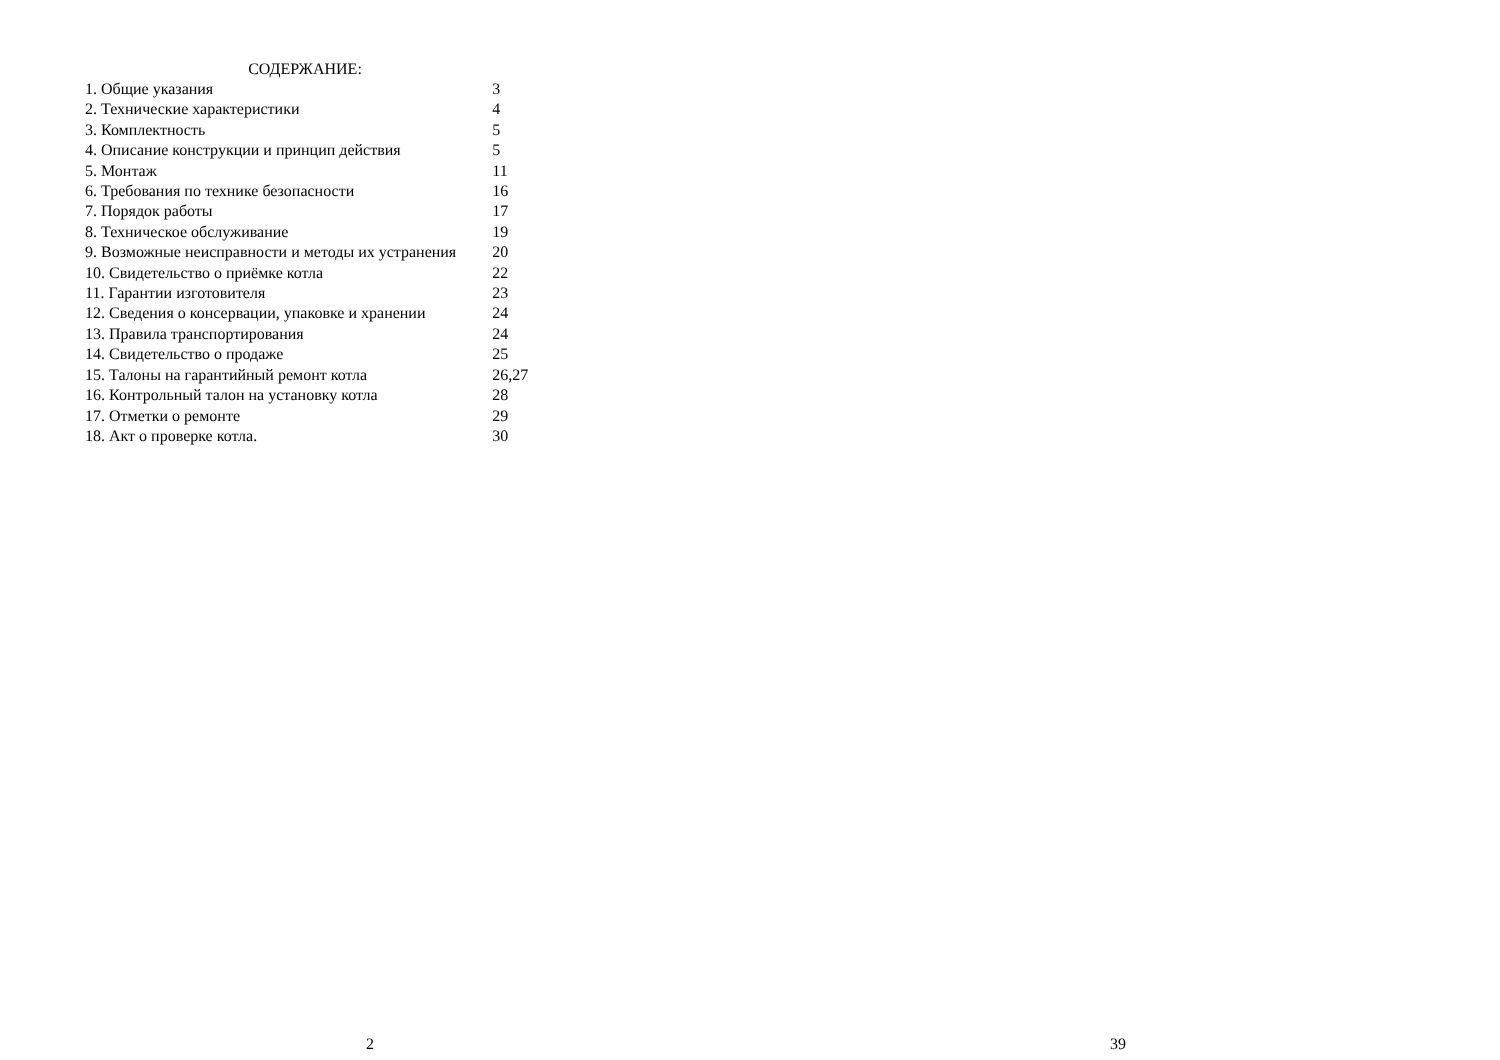СОДЕРЖАНИЕ:
| 1. Общие указания | 3 |
| 2. Технические характеристики | 4 |
| 3. Комплектность | 5 |
| 4. Описание конструкции и принцип действия | 5 |
| 5. Монтаж | 11 |
| 6. Требования по технике безопасности | 16 |
| 7. Порядок работы | 17 |
| 8. Техническое обслуживание | 19 |
| 9. Возможные неисправности и методы их устранения | 20 |
| 10. Свидетельство о приёмке котла | 22 |
| 11. Гарантии изготовителя | 23 |
| 12. Сведения о консервации, упаковке и хранении | 24 |
| 13. Правила транспортирования | 24 |
| 14. Свидетельство о продаже | 25 |
| 15. Талоны на гарантийный ремонт котла | 26,27 |
| 16. Контрольный талон на установку котла | 28 |
| 17. Отметки о ремонте | 29 |
| 18. Акт о проверке котла. | 30 |
2 39